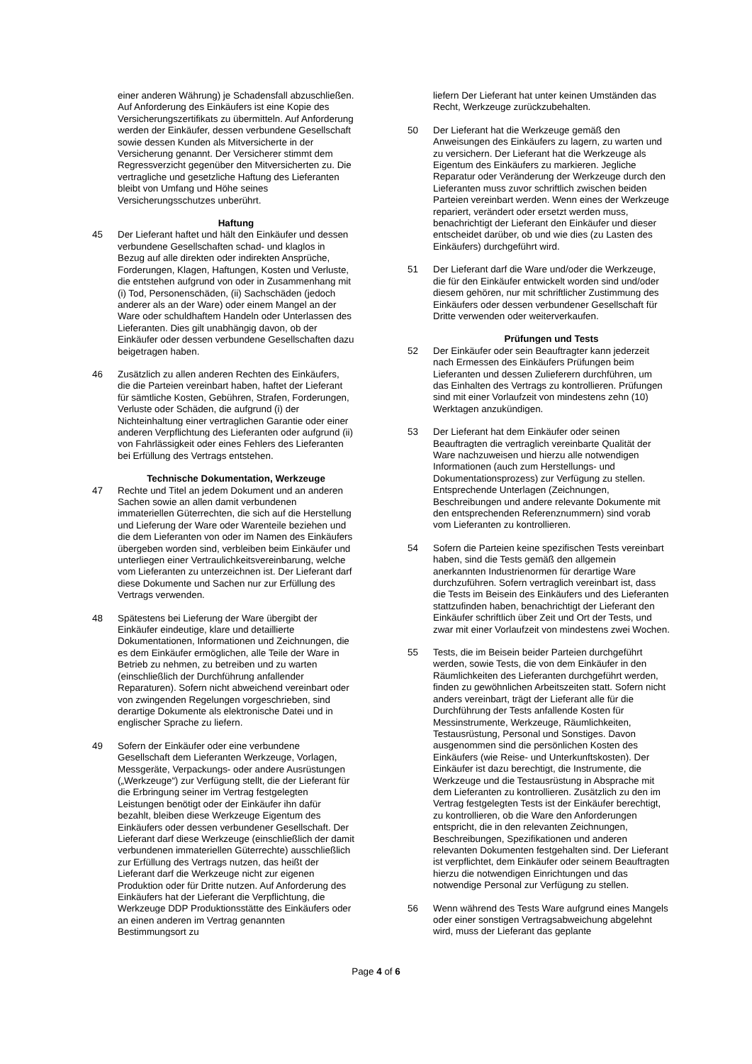einer anderen Währung) je Schadensfall abzuschließen. Auf Anforderung des Einkäufers ist eine Kopie des Versicherungszertifikats zu übermitteln. Auf Anforderung werden der Einkäufer, dessen verbundene Gesellschaft sowie dessen Kunden als Mitversicherte in der Versicherung genannt. Der Versicherer stimmt dem Regressverzicht gegenüber den Mitversicherten zu. Die vertragliche und gesetzliche Haftung des Lieferanten bleibt von Umfang und Höhe seines Versicherungsschutzes unberührt.
Haftung
45 Der Lieferant haftet und hält den Einkäufer und dessen verbundene Gesellschaften schad- und klaglos in Bezug auf alle direkten oder indirekten Ansprüche, Forderungen, Klagen, Haftungen, Kosten und Verluste, die entstehen aufgrund von oder in Zusammenhang mit (i) Tod, Personenschäden, (ii) Sachschäden (jedoch anderer als an der Ware) oder einem Mangel an der Ware oder schuldhaftem Handeln oder Unterlassen des Lieferanten. Dies gilt unabhängig davon, ob der Einkäufer oder dessen verbundene Gesellschaften dazu beigetragen haben.
46 Zusätzlich zu allen anderen Rechten des Einkäufers, die die Parteien vereinbart haben, haftet der Lieferant für sämtliche Kosten, Gebühren, Strafen, Forderungen, Verluste oder Schäden, die aufgrund (i) der Nichteinhaltung einer vertraglichen Garantie oder einer anderen Verpflichtung des Lieferanten oder aufgrund (ii) von Fahrlässigkeit oder eines Fehlers des Lieferanten bei Erfüllung des Vertrags entstehen.
Technische Dokumentation, Werkzeuge
47 Rechte und Titel an jedem Dokument und an anderen Sachen sowie an allen damit verbundenen immateriellen Güterrechten, die sich auf die Herstellung und Lieferung der Ware oder Warenteile beziehen und die dem Lieferanten von oder im Namen des Einkäufers übergeben worden sind, verbleiben beim Einkäufer und unterliegen einer Vertraulichkeitsvereinbarung, welche vom Lieferanten zu unterzeichnen ist. Der Lieferant darf diese Dokumente und Sachen nur zur Erfüllung des Vertrags verwenden.
48 Spätestens bei Lieferung der Ware übergibt der Einkäufer eindeutige, klare und detaillierte Dokumentationen, Informationen und Zeichnungen, die es dem Einkäufer ermöglichen, alle Teile der Ware in Betrieb zu nehmen, zu betreiben und zu warten (einschließlich der Durchführung anfallender Reparaturen). Sofern nicht abweichend vereinbart oder von zwingenden Regelungen vorgeschrieben, sind derartige Dokumente als elektronische Datei und in englischer Sprache zu liefern.
49 Sofern der Einkäufer oder eine verbundene Gesellschaft dem Lieferanten Werkzeuge, Vorlagen, Messgeräte, Verpackungs- oder andere Ausrüstungen („Werkzeuge“) zur Verfügung stellt, die der Lieferant für die Erbringung seiner im Vertrag festgelegten Leistungen benötigt oder der Einkäufer ihn dafür bezahlt, bleiben diese Werkzeuge Eigentum des Einkäufers oder dessen verbundener Gesellschaft. Der Lieferant darf diese Werkzeuge (einschließlich der damit verbundenen immateriellen Güterrechte) ausschließlich zur Erfüllung des Vertrags nutzen, das heißt der Lieferant darf die Werkzeuge nicht zur eigenen Produktion oder für Dritte nutzen. Auf Anforderung des Einkäufers hat der Lieferant die Verpflichtung, die Werkzeuge DDP Produktionsstätte des Einkäufers oder an einen anderen im Vertrag genannten Bestimmungsort zu
liefern Der Lieferant hat unter keinen Umständen das Recht, Werkzeuge zurückzubehalten.
50 Der Lieferant hat die Werkzeuge gemäß den Anweisungen des Einkäufers zu lagern, zu warten und zu versichern. Der Lieferant hat die Werkzeuge als Eigentum des Einkäufers zu markieren. Jegliche Reparatur oder Veränderung der Werkzeuge durch den Lieferanten muss zuvor schriftlich zwischen beiden Parteien vereinbart werden. Wenn eines der Werkzeuge repariert, verändert oder ersetzt werden muss, benachrichtigt der Lieferant den Einkäufer und dieser entscheidet darüber, ob und wie dies (zu Lasten des Einkäufers) durchgeführt wird.
51 Der Lieferant darf die Ware und/oder die Werkzeuge, die für den Einkäufer entwickelt worden sind und/oder diesem gehören, nur mit schriftlicher Zustimmung des Einkäufers oder dessen verbundener Gesellschaft für Dritte verwenden oder weiterverkaufen.
Prüfungen und Tests
52 Der Einkäufer oder sein Beauftragter kann jederzeit nach Ermessen des Einkäufers Prüfungen beim Lieferanten und dessen Zulieferern durchführen, um das Einhalten des Vertrags zu kontrollieren. Prüfungen sind mit einer Vorlaufzeit von mindestens zehn (10) Werktagen anzukündigen.
53 Der Lieferant hat dem Einkäufer oder seinen Beauftragten die vertraglich vereinbarte Qualität der Ware nachzuweisen und hierzu alle notwendigen Informationen (auch zum Herstellungs- und Dokumentationsprozess) zur Verfügung zu stellen. Entsprechende Unterlagen (Zeichnungen, Beschreibungen und andere relevante Dokumente mit den entsprechenden Referenznummern) sind vorab vom Lieferanten zu kontrollieren.
54 Sofern die Parteien keine spezifischen Tests vereinbart haben, sind die Tests gemäß den allgemein anerkannten Industrienormen für derartige Ware durchzuführen. Sofern vertraglich vereinbart ist, dass die Tests im Beisein des Einkäufers und des Lieferanten stattzufinden haben, benachrichtigt der Lieferant den Einkäufer schriftlich über Zeit und Ort der Tests, und zwar mit einer Vorlaufzeit von mindestens zwei Wochen.
55 Tests, die im Beisein beider Parteien durchgeführt werden, sowie Tests, die von dem Einkäufer in den Räumlichkeiten des Lieferanten durchgeführt werden, finden zu gewöhnlichen Arbeitszeiten statt. Sofern nicht anders vereinbart, trägt der Lieferant alle für die Durchführung der Tests anfallende Kosten für Messinstrumente, Werkzeuge, Räumlichkeiten, Testausrüstung, Personal und Sonstiges. Davon ausgenommen sind die persönlichen Kosten des Einkäufers (wie Reise- und Unterkunftskosten). Der Einkäufer ist dazu berechtigt, die Instrumente, die Werkzeuge und die Testausrüstung in Absprache mit dem Lieferanten zu kontrollieren. Zusätzlich zu den im Vertrag festgelegten Tests ist der Einkäufer berechtigt, zu kontrollieren, ob die Ware den Anforderungen entspricht, die in den relevanten Zeichnungen, Beschreibungen, Spezifikationen und anderen relevanten Dokumenten festgehalten sind. Der Lieferant ist verpflichtet, dem Einkäufer oder seinem Beauftragten hierzu die notwendigen Einrichtungen und das notwendige Personal zur Verfügung zu stellen.
56 Wenn während des Tests Ware aufgrund eines Mangels oder einer sonstigen Vertragsabweichung abgelehnt wird, muss der Lieferant das geplante
Page 4 of 6